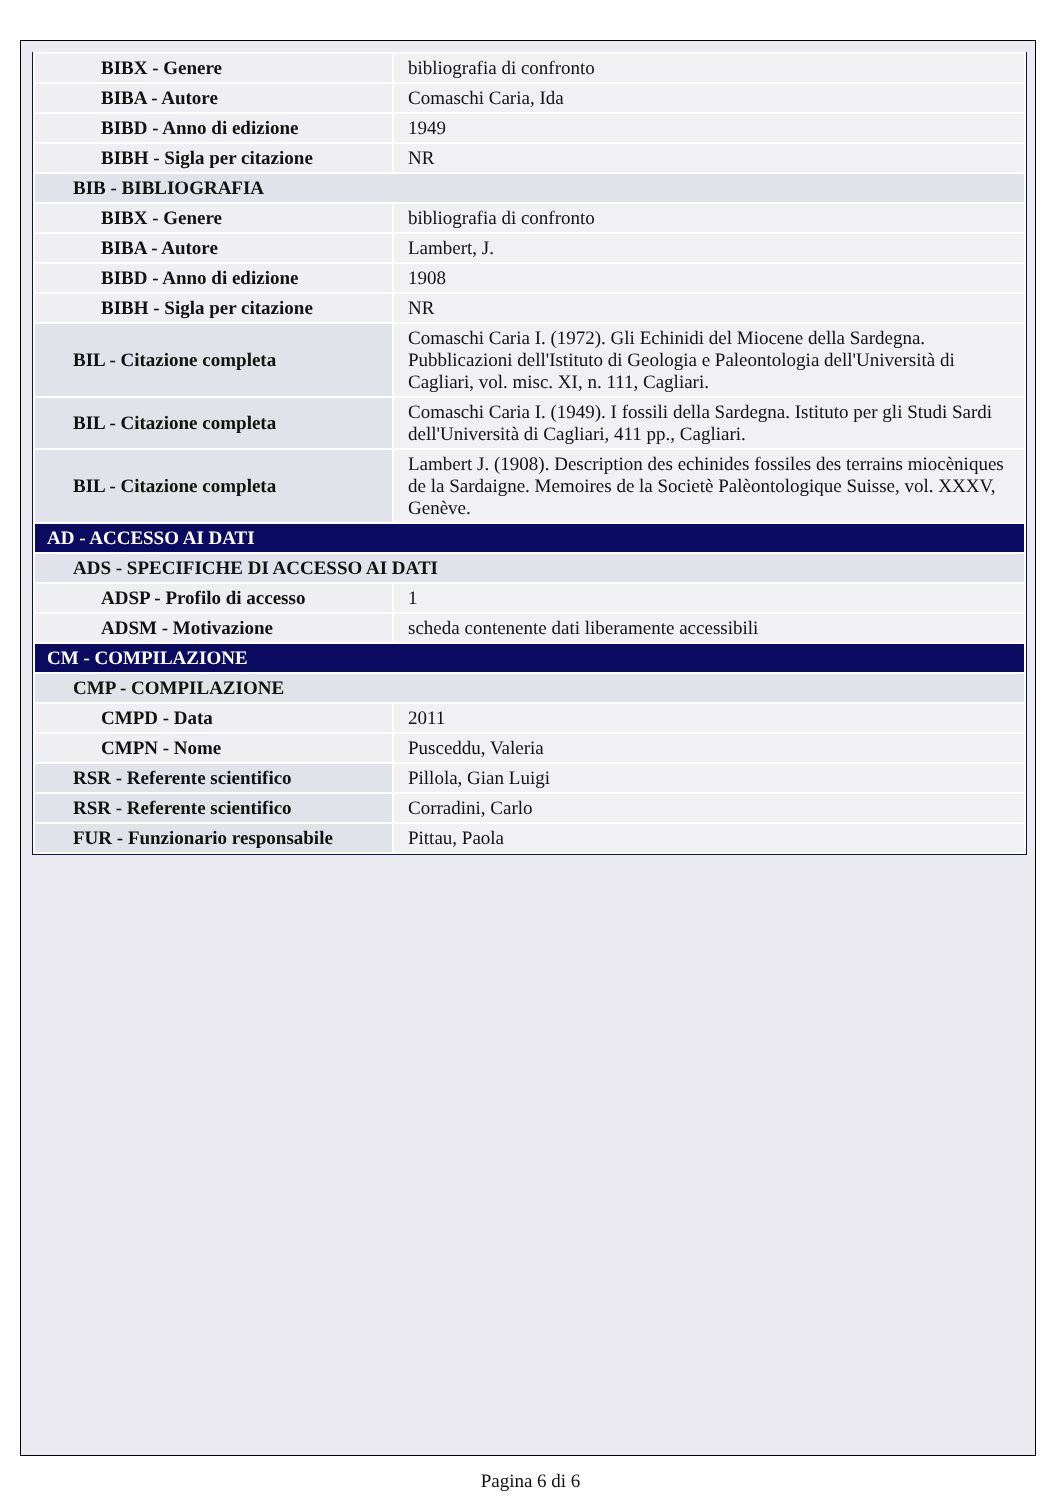| BIBX - Genere | bibliografia di confronto |
| BIBA - Autore | Comaschi Caria, Ida |
| BIBD - Anno di edizione | 1949 |
| BIBH - Sigla per citazione | NR |
| BIB - BIBLIOGRAFIA | |
| BIBX - Genere | bibliografia di confronto |
| BIBA - Autore | Lambert, J. |
| BIBD - Anno di edizione | 1908 |
| BIBH - Sigla per citazione | NR |
| BIL - Citazione completa | Comaschi Caria I. (1972). Gli Echinidi del Miocene della Sardegna. Pubblicazioni dell'Istituto di Geologia e Paleontologia dell'Università di Cagliari, vol. misc. XI, n. 111, Cagliari. |
| BIL - Citazione completa | Comaschi Caria I. (1949). I fossili della Sardegna. Istituto per gli Studi Sardi dell'Università di Cagliari, 411 pp., Cagliari. |
| BIL - Citazione completa | Lambert J. (1908). Description des echinides fossiles des terrains miocèniques de la Sardaigne. Memoires de la Societè Palèontologique Suisse, vol. XXXV, Genève. |
| AD - ACCESSO AI DATI | |
| ADS - SPECIFICHE DI ACCESSO AI DATI | |
| ADSP - Profilo di accesso | 1 |
| ADSM - Motivazione | scheda contenente dati liberamente accessibili |
| CM - COMPILAZIONE | |
| CMP - COMPILAZIONE | |
| CMPD - Data | 2011 |
| CMPN - Nome | Pusceddu, Valeria |
| RSR - Referente scientifico | Pillola, Gian Luigi |
| RSR - Referente scientifico | Corradini, Carlo |
| FUR - Funzionario responsabile | Pittau, Paola |
Pagina 6 di 6